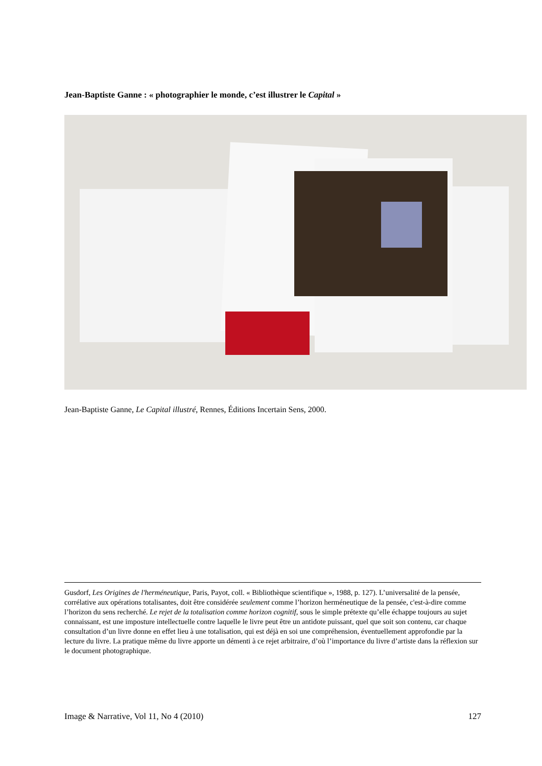Jean-Baptiste Ganne : « photographier le monde, c’est illustrer le Capital »
Jean-Baptiste Ganne, Le Capital illustré, Rennes, Éditions Incertain Sens, 2000.
Gusdorf, Les Origines de l'herméneutique, Paris, Payot, coll. « Bibliothèque scientifique », 1988, p. 127). L’universalité de la pensée, corrélative aux opérations totalisantes, doit être considérée seulement comme l’horizon herméneutique de la pensée, c'est-à-dire comme l’horizon du sens recherché. Le rejet de la totalisation comme horizon cognitif, sous le simple prétexte qu’elle échappe toujours au sujet connaissant, est une imposture intellectuelle contre laquelle le livre peut être un antidote puissant, quel que soit son contenu, car chaque consultation d’un livre donne en effet lieu à une totalisation, qui est déjà en soi une compréhension, éventuellement approfondie par la lecture du livre. La pratique même du livre apporte un démenti à ce rejet arbitraire, d’où l’importance du livre d’artiste dans la réflexion sur le document photographique.
Image & Narrative, Vol 11, No 4 (2010) 127